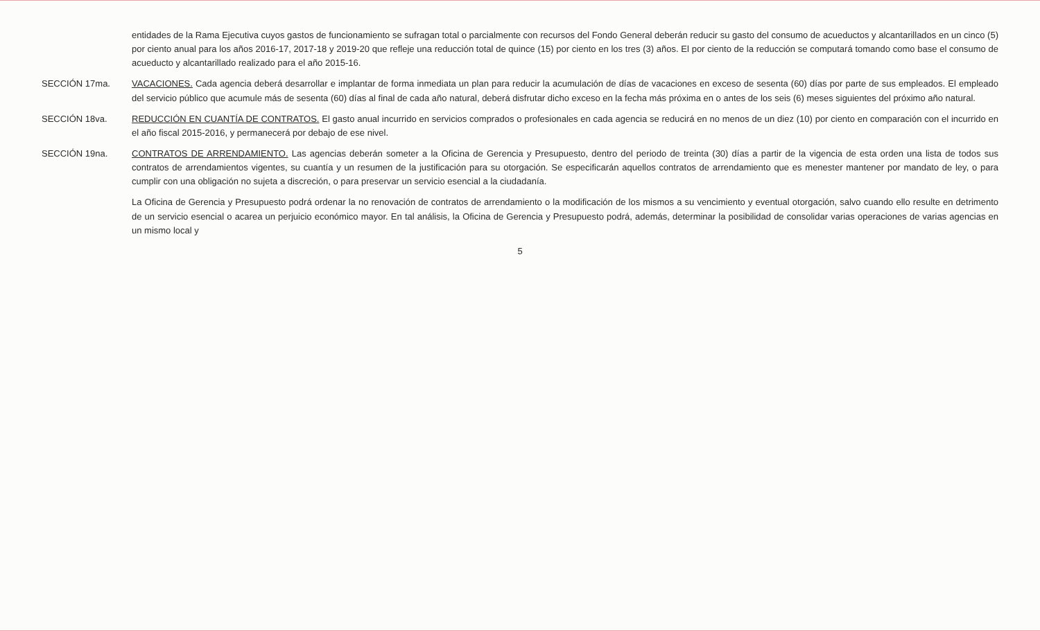entidades de la Rama Ejecutiva cuyos gastos de funcionamiento se sufragan total o parcialmente con recursos del Fondo General deberán reducir su gasto del consumo de acueductos y alcantarillados en un cinco (5) por ciento anual para los años 2016-17, 2017-18 y 2019-20 que refleje una reducción total de quince (15) por ciento en los tres (3) años. El por ciento de la reducción se computará tomando como base el consumo de acueducto y alcantarillado realizado para el año 2015-16.
SECCIÓN 17ma. VACACIONES. Cada agencia deberá desarrollar e implantar de forma inmediata un plan para reducir la acumulación de días de vacaciones en exceso de sesenta (60) días por parte de sus empleados. El empleado del servicio público que acumule más de sesenta (60) días al final de cada año natural, deberá disfrutar dicho exceso en la fecha más próxima en o antes de los seis (6) meses siguientes del próximo año natural.
SECCIÓN 18va. REDUCCIÓN EN CUANTÍA DE CONTRATOS. El gasto anual incurrido en servicios comprados o profesionales en cada agencia se reducirá en no menos de un diez (10) por ciento en comparación con el incurrido en el año fiscal 2015-2016, y permanecerá por debajo de ese nivel.
SECCIÓN 19na. CONTRATOS DE ARRENDAMIENTO. Las agencias deberán someter a la Oficina de Gerencia y Presupuesto, dentro del periodo de treinta (30) días a partir de la vigencia de esta orden una lista de todos sus contratos de arrendamientos vigentes, su cuantía y un resumen de la justificación para su otorgación. Se especificarán aquellos contratos de arrendamiento que es menester mantener por mandato de ley, o para cumplir con una obligación no sujeta a discreción, o para preservar un servicio esencial a la ciudadanía.
La Oficina de Gerencia y Presupuesto podrá ordenar la no renovación de contratos de arrendamiento o la modificación de los mismos a su vencimiento y eventual otorgación, salvo cuando ello resulte en detrimento de un servicio esencial o acarea un perjuicio económico mayor. En tal análisis, la Oficina de Gerencia y Presupuesto podrá, además, determinar la posibilidad de consolidar varias operaciones de varias agencias en un mismo local y
5